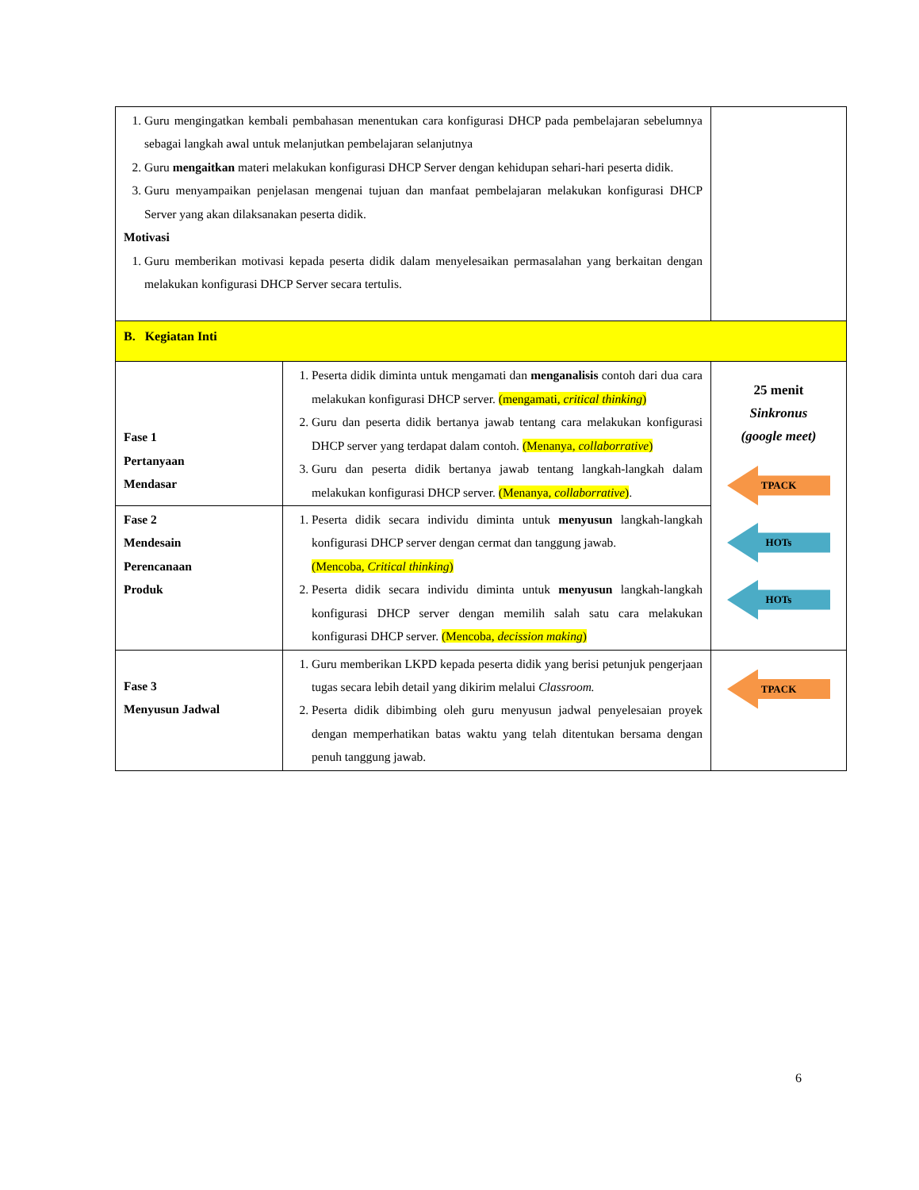| 1. Guru mengingatkan kembali pembahasan menentukan cara konfigurasi DHCP pada pembelajaran sebelumnya sebagai langkah awal untuk melanjutkan pembelajaran selanjutnya 2. Guru mengaitkan materi melakukan konfigurasi DHCP Server dengan kehidupan sehari-hari peserta didik. 3. Guru menyampaikan penjelasan mengenai tujuan dan manfaat pembelajaran melakukan konfigurasi DHCP Server yang akan dilaksanakan peserta didik. Motivasi 1. Guru memberikan motivasi kepada peserta didik dalam menyelesaikan permasalahan yang berkaitan dengan melakukan konfigurasi DHCP Server secara tertulis. | | |
| B. Kegiatan Inti | | |
| Fase 1 Pertanyaan Mendasar | 1. Peserta didik diminta untuk mengamati dan menganalisis contoh dari dua cara melakukan konfigurasi DHCP server. (mengamati, critical thinking ) 2. Guru dan peserta didik bertanya jawab tentang cara melakukan konfigurasi DHCP server yang terdapat dalam contoh. (Menanya, collaborrative ) 3. Guru dan peserta didik bertanya jawab tentang langkah-langkah dalam melakukan konfigurasi DHCP server. (Menanya, collaborrative ) . | 25 menit Sinkronus (google meet) TPACK HOTs HOTs |
| Fase 2 Mendesain Perencanaan Produk | 1. Peserta didik secara individu diminta untuk menyusun langkah-langkah konfigurasi DHCP server dengan cermat dan tanggung jawab. (Mencoba, Critical thinking ) 2. Peserta didik secara individu diminta untuk menyusun langkah-langkah konfigurasi DHCP server dengan memilih salah satu cara melakukan konfigurasi DHCP server. (Mencoba, decission making ) | |
| Fase 3 Menyusun Jadwal | 1. Guru memberikan LKPD kepada peserta didik yang berisi petunjuk pengerjaan tugas secara lebih detail yang dikirim melalui Classroom. 2. Peserta didik dibimbing oleh guru menyusun jadwal penyelesaian proyek dengan memperhatikan batas waktu yang telah ditentukan bersama dengan penuh tanggung jawab. | TPACK |
6